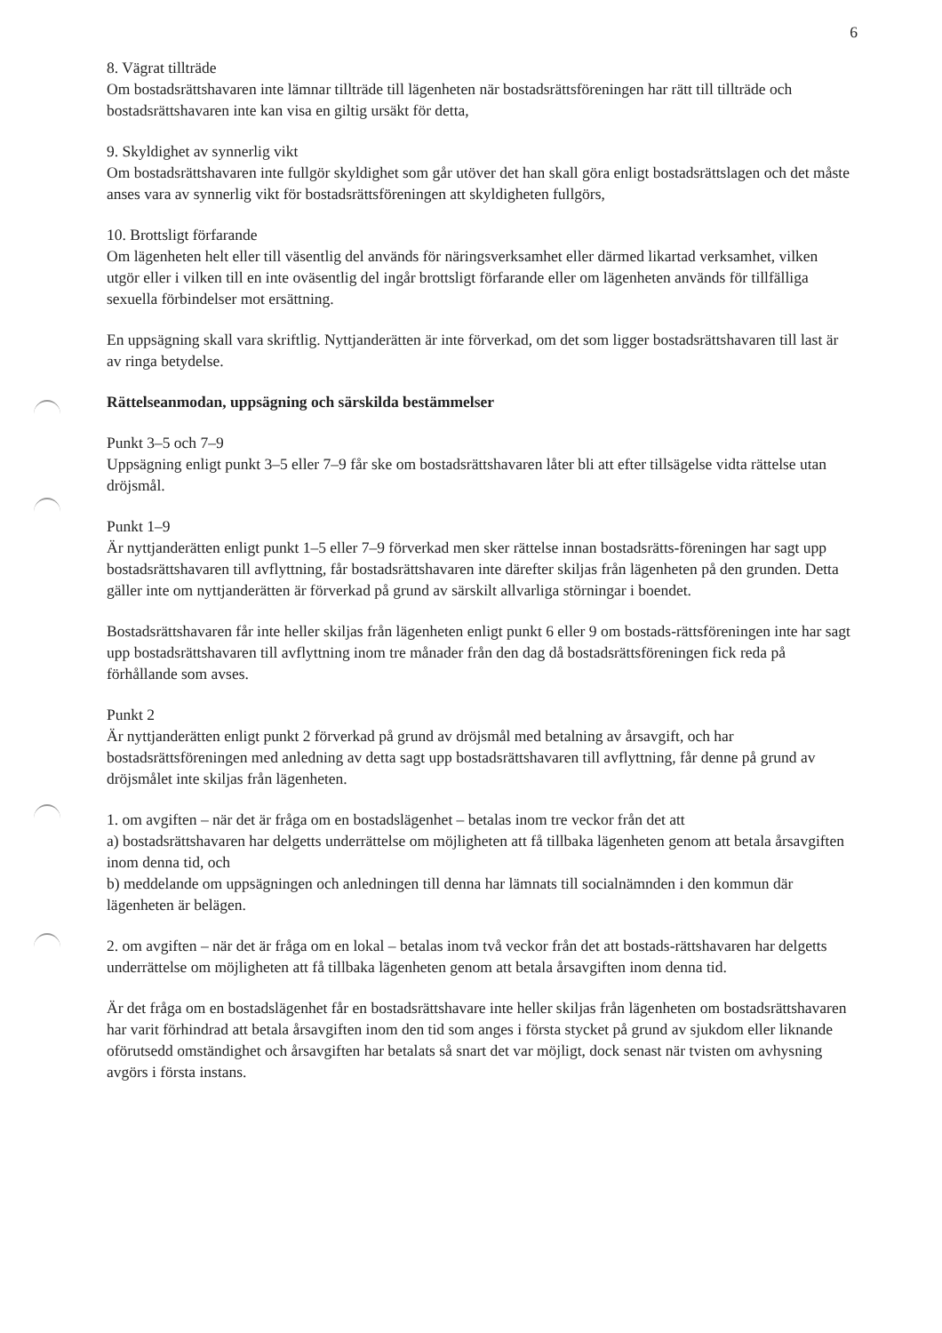6
8. Vägrat tillträde
Om bostadsrättshavaren inte lämnar tillträde till lägenheten när bostadsrättsföreningen har rätt till tillträde och bostadsrättshavaren inte kan visa en giltig ursäkt för detta,
9. Skyldighet av synnerlig vikt
Om bostadsrättshavaren inte fullgör skyldighet som går utöver det han skall göra enligt bostadsrättslagen och det måste anses vara av synnerlig vikt för bostadsrättsföreningen att skyldigheten fullgörs,
10. Brottsligt förfarande
Om lägenheten helt eller till väsentlig del används för näringsverksamhet eller därmed likartad verksamhet, vilken utgör eller i vilken till en inte oväsentlig del ingår brottsligt förfarande eller om lägenheten används för tillfälliga sexuella förbindelser mot ersättning.
En uppsägning skall vara skriftlig. Nyttjanderätten är inte förverkad, om det som ligger bostadsrättshavaren till last är av ringa betydelse.
Rättelseanmodan, uppsägning och särskilda bestämmelser
Punkt 3–5 och 7–9
Uppsägning enligt punkt 3–5 eller 7–9 får ske om bostadsrättshavaren låter bli att efter tillsägelse vidta rättelse utan dröjsmål.
Punkt 1–9
Är nyttjanderätten enligt punkt 1–5 eller 7–9 förverkad men sker rättelse innan bostadsrätts-föreningen har sagt upp bostadsrättshavaren till avflyttning, får bostadsrättshavaren inte därefter skiljas från lägenheten på den grunden. Detta gäller inte om nyttjanderätten är förverkad på grund av särskilt allvarliga störningar i boendet.
Bostadsrättshavaren får inte heller skiljas från lägenheten enligt punkt 6 eller 9 om bostads-rättsföreningen inte har sagt upp bostadsrättshavaren till avflyttning inom tre månader från den dag då bostadsrättsföreningen fick reda på förhållande som avses.
Punkt 2
Är nyttjanderätten enligt punkt 2 förverkad på grund av dröjsmål med betalning av årsavgift, och har bostadsrättsföreningen med anledning av detta sagt upp bostadsrättshavaren till avflyttning, får denne på grund av dröjsmålet inte skiljas från lägenheten.
1. om avgiften – när det är fråga om en bostadslägenhet – betalas inom tre veckor från det att
a) bostadsrättshavaren har delgetts underrättelse om möjligheten att få tillbaka lägenheten genom att betala årsavgiften inom denna tid, och
b) meddelande om uppsägningen och anledningen till denna har lämnats till socialnämnden i den kommun där lägenheten är belägen.
2. om avgiften – när det är fråga om en lokal – betalas inom två veckor från det att bostads-rättshavaren har delgetts underrättelse om möjligheten att få tillbaka lägenheten genom att betala årsavgiften inom denna tid.
Är det fråga om en bostadslägenhet får en bostadsrättshavare inte heller skiljas från lägenheten om bostadsrättshavaren har varit förhindrad att betala årsavgiften inom den tid som anges i första stycket på grund av sjukdom eller liknande oförutsedd omständighet och årsavgiften har betalats så snart det var möjligt, dock senast när tvisten om avhysning avgörs i första instans.